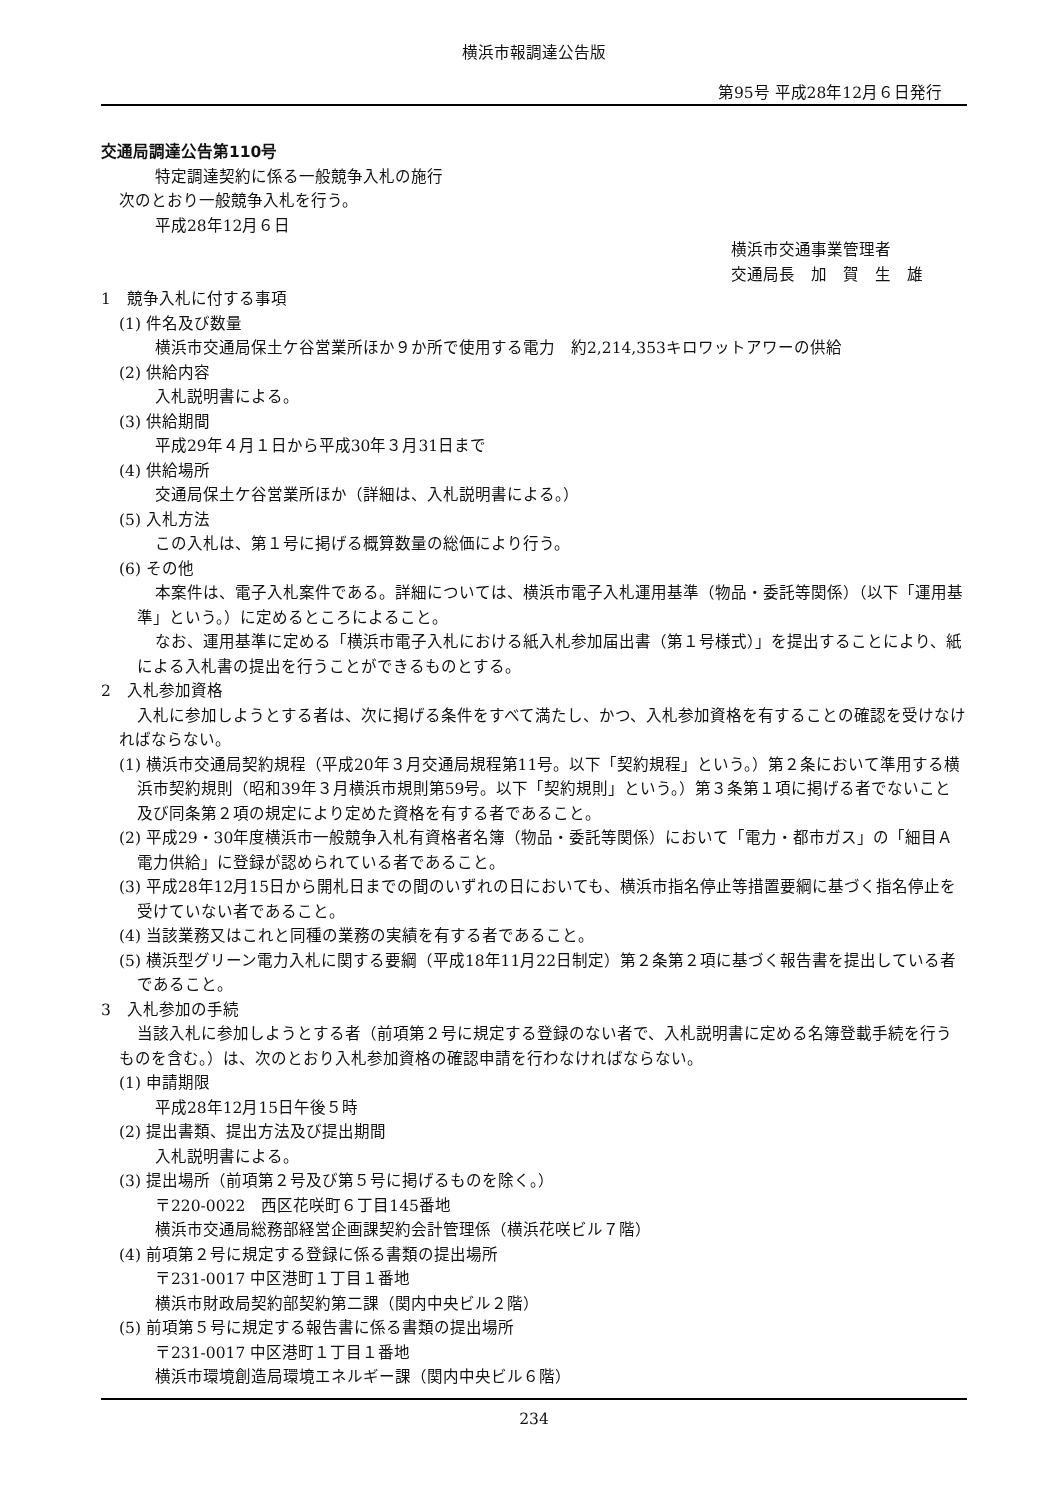横浜市報調達公告版
第95号 平成28年12月６日発行
交通局調達公告第110号
特定調達契約に係る一般競争入札の施行
次のとおり一般競争入札を行う。
平成28年12月６日
横浜市交通事業管理者
交通局長　加　賀　生　雄
1　競争入札に付する事項
(1) 件名及び数量
横浜市交通局保土ケ谷営業所ほか９か所で使用する電力　約2,214,353キロワットアワーの供給
(2) 供給内容
入札説明書による。
(3) 供給期間
平成29年４月１日から平成30年３月31日まで
(4) 供給場所
交通局保土ケ谷営業所ほか（詳細は、入札説明書による。）
(5) 入札方法
この入札は、第１号に掲げる概算数量の総価により行う。
(6) その他
本案件は、電子入札案件である。詳細については、横浜市電子入札運用基準（物品・委託等関係）（以下「運用基準」という。）に定めるところによること。
なお、運用基準に定める「横浜市電子入札における紙入札参加届出書（第１号様式）」を提出することにより、紙による入札書の提出を行うことができるものとする。
2　入札参加資格
入札に参加しようとする者は、次に掲げる条件をすべて満たし、かつ、入札参加資格を有することの確認を受けなければならない。
(1) 横浜市交通局契約規程（平成20年３月交通局規程第11号。以下「契約規程」という。）第２条において準用する横浜市契約規則（昭和39年３月横浜市規則第59号。以下「契約規則」という。）第３条第１項に掲げる者でないこと及び同条第２項の規定により定めた資格を有する者であること。
(2) 平成29・30年度横浜市一般競争入札有資格者名簿（物品・委託等関係）において「電力・都市ガス」の「細目Ａ　電力供給」に登録が認められている者であること。
(3) 平成28年12月15日から開札日までの間のいずれの日においても、横浜市指名停止等措置要綱に基づく指名停止を受けていない者であること。
(4) 当該業務又はこれと同種の業務の実績を有する者であること。
(5) 横浜型グリーン電力入札に関する要綱（平成18年11月22日制定）第２条第２項に基づく報告書を提出している者であること。
3　入札参加の手続
当該入札に参加しようとする者（前項第２号に規定する登録のない者で、入札説明書に定める名簿登載手続を行うものを含む。）は、次のとおり入札参加資格の確認申請を行わなければならない。
(1) 申請期限
平成28年12月15日午後５時
(2) 提出書類、提出方法及び提出期間
入札説明書による。
(3) 提出場所（前項第２号及び第５号に掲げるものを除く。）
〒220-0022　西区花咲町６丁目145番地
横浜市交通局総務部経営企画課契約会計管理係（横浜花咲ビル７階）
(4) 前項第２号に規定する登録に係る書類の提出場所
〒231-0017 中区港町１丁目１番地
横浜市財政局契約部契約第二課（関内中央ビル２階）
(5) 前項第５号に規定する報告書に係る書類の提出場所
〒231-0017 中区港町１丁目１番地
横浜市環境創造局環境エネルギー課（関内中央ビル６階）
234